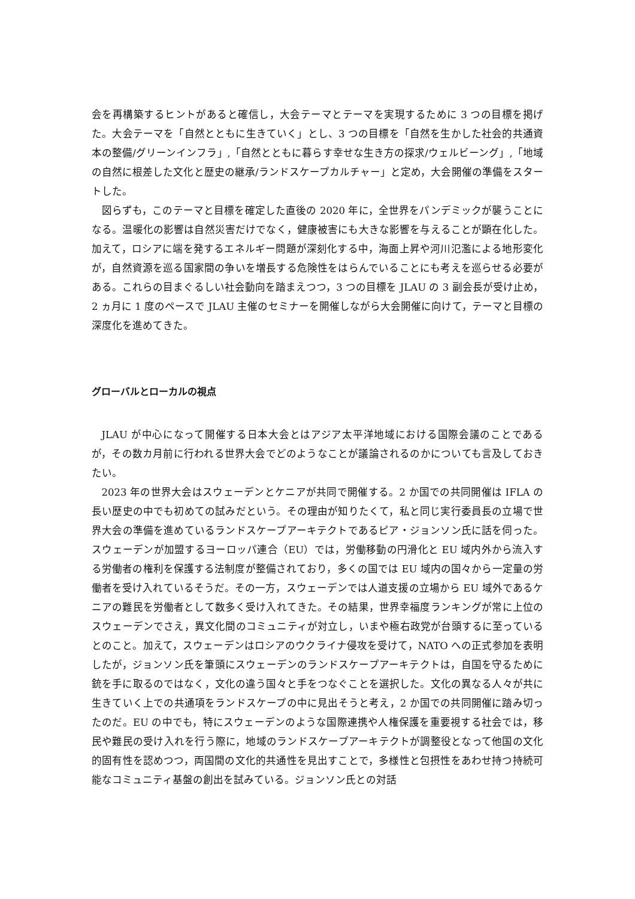会を再構築するヒントがあると確信し，大会テーマとテーマを実現するために 3 つの目標を掲げた。大会テーマを「自然とともに生きていく」とし、3 つの目標を「自然を生かした社会的共通資本の整備/グリーンインフラ」,「自然とともに暮らす幸せな生き方の探求/ウェルビーング」,「地域の自然に根差した文化と歴史の継承/ランドスケープカルチャー」と定め，大会開催の準備をスタートした。
図らずも，このテーマと目標を確定した直後の 2020 年に，全世界をパンデミックが襲うことになる。温暖化の影響は自然災害だけでなく，健康被害にも大きな影響を与えることが顕在化した。加えて，ロシアに端を発するエネルギー問題が深刻化する中，海面上昇や河川氾濫による地形変化が，自然資源を巡る国家間の争いを増長する危険性をはらんでいることにも考えを巡らせる必要がある。これらの目まぐるしい社会動向を踏まえつつ，3 つの目標を JLAU の 3 副会長が受け止め，2 ヵ月に 1 度のペースで JLAU 主催のセミナーを開催しながら大会開催に向けて，テーマと目標の深度化を進めてきた。
グローバルとローカルの視点
JLAU が中心になって開催する日本大会とはアジア太平洋地域における国際会議のことであるが，その数カ月前に行われる世界大会でどのようなことが議論されるのかについても言及しておきたい。
2023 年の世界大会はスウェーデンとケニアが共同で開催する。2 か国での共同開催は IFLA の長い歴史の中でも初めての試みだという。その理由が知りたくて，私と同じ実行委員長の立場で世界大会の準備を進めているランドスケープアーキテクトであるピア・ジョンソン氏に話を伺った。スウェーデンが加盟するヨーロッパ連合（EU）では，労働移動の円滑化と EU 域内外から流入する労働者の権利を保護する法制度が整備されており，多くの国では EU 域内の国々から一定量の労働者を受け入れているそうだ。その一方，スウェーデンでは人道支援の立場から EU 域外であるケニアの難民を労働者として数多く受け入れてきた。その結果，世界幸福度ランキングが常に上位のスウェーデンでさえ，異文化間のコミュニティが対立し，いまや極右政党が台頭するに至っているとのこと。加えて，スウェーデンはロシアのウクライナ侵攻を受けて，NATO への正式参加を表明したが，ジョンソン氏を筆頭にスウェーデンのランドスケープアーキテクトは，自国を守るために銃を手に取るのではなく，文化の違う国々と手をつなぐことを選択した。文化の異なる人々が共に生きていく上での共通項をランドスケープの中に見出そうと考え，2 か国での共同開催に踏み切ったのだ。EU の中でも，特にスウェーデンのような国際連携や人権保護を重要視する社会では，移民や難民の受け入れを行う際に，地域のランドスケープアーキテクトが調整役となって他国の文化的固有性を認めつつ，両国間の文化的共通性を見出すことで，多様性と包摂性をあわせ持つ持続可能なコミュニティ基盤の創出を試みている。ジョンソン氏との対話